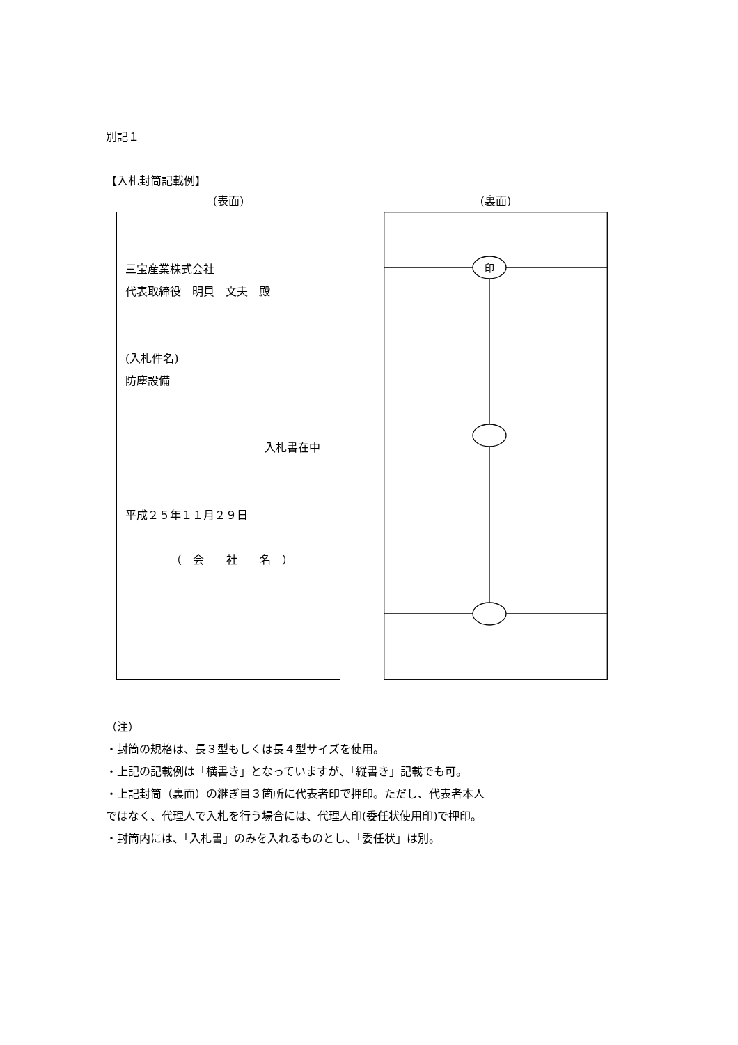別記１
【入札封筒記載例】
(表面)
三宝産業株式会社
代表取締役　明貝　文夫　殿
(入札件名)
防塵設備
入札書在中
平成２５年１１月２９日
（　会　　社　　名　）
(裏面)
印
（注）
・封筒の規格は、長３型もしくは長４型サイズを使用。
・上記の記載例は「横書き」となっていますが、「縦書き」記載でも可。
・上記封筒（裏面）の継ぎ目３箇所に代表者印で押印。ただし、代表者本人
ではなく、代理人で入札を行う場合には、代理人印(委任状使用印)で押印。
・封筒内には、「入札書」のみを入れるものとし、「委任状」は別。